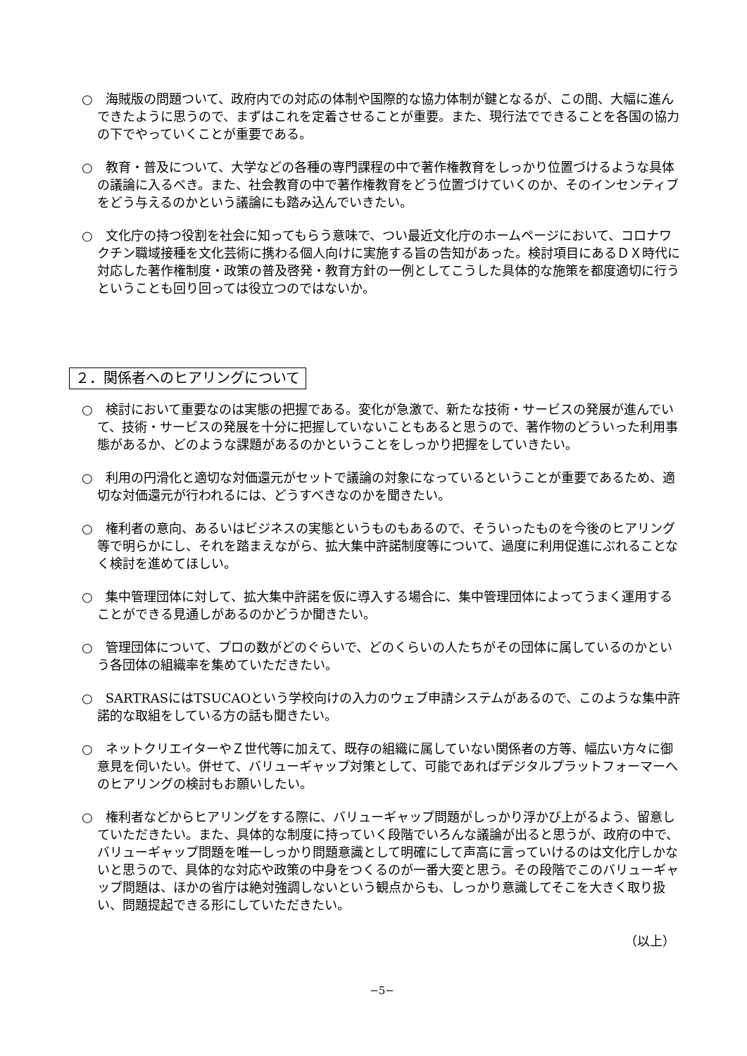○　海賊版の問題ついて、政府内での対応の体制や国際的な協力体制が鍵となるが、この間、大幅に進んできたように思うので、まずはこれを定着させることが重要。また、現行法でできることを各国の協力の下でやっていくことが重要である。
○　教育・普及について、大学などの各種の専門課程の中で著作権教育をしっかり位置づけるような具体の議論に入るべき。また、社会教育の中で著作権教育をどう位置づけていくのか、そのインセンティブをどう与えるのかという議論にも踏み込んでいきたい。
○　文化庁の持つ役割を社会に知ってもらう意味で、つい最近文化庁のホームページにおいて、コロナワクチン職域接種を文化芸術に携わる個人向けに実施する旨の告知があった。検討項目にあるＤＸ時代に対応した著作権制度・政策の普及啓発・教育方針の一例としてこうした具体的な施策を都度適切に行うということも回り回っては役立つのではないか。
２．関係者へのヒアリングについて
○　検討において重要なのは実態の把握である。変化が急激で、新たな技術・サービスの発展が進んでいて、技術・サービスの発展を十分に把握していないこともあると思うので、著作物のどういった利用事態があるか、どのような課題があるのかということをしっかり把握をしていきたい。
○　利用の円滑化と適切な対価還元がセットで議論の対象になっているということが重要であるため、適切な対価還元が行われるには、どうすべきなのかを聞きたい。
○　権利者の意向、あるいはビジネスの実態というものもあるので、そういったものを今後のヒアリング等で明らかにし、それを踏まえながら、拡大集中許諾制度等について、過度に利用促進にぶれることなく検討を進めてほしい。
○　集中管理団体に対して、拡大集中許諾を仮に導入する場合に、集中管理団体によってうまく運用することができる見通しがあるのかどうか聞きたい。
○　管理団体について、プロの数がどのぐらいで、どのくらいの人たちがその団体に属しているのかという各団体の組織率を集めていただきたい。
○　SARTRASにはTSUCAOという学校向けの入力のウェブ申請システムがあるので、このような集中許諾的な取組をしている方の話も聞きたい。
○　ネットクリエイターやＺ世代等に加えて、既存の組織に属していない関係者の方等、幅広い方々に御意見を伺いたい。併せて、バリューギャップ対策として、可能であればデジタルプラットフォーマーへのヒアリングの検討もお願いしたい。
○　権利者などからヒアリングをする際に、バリューギャップ問題がしっかり浮かび上がるよう、留意していただきたい。また、具体的な制度に持っていく段階でいろんな議論が出ると思うが、政府の中で、バリューギャップ問題を唯一しっかり問題意識として明確にして声高に言っていけるのは文化庁しかないと思うので、具体的な対応や政策の中身をつくるのが一番大変と思う。その段階でこのバリューギャップ問題は、ほかの省庁は絶対強調しないという観点からも、しっかり意識してそこを大きく取り扱い、問題提起できる形にしていただきたい。
（以上）
−5−